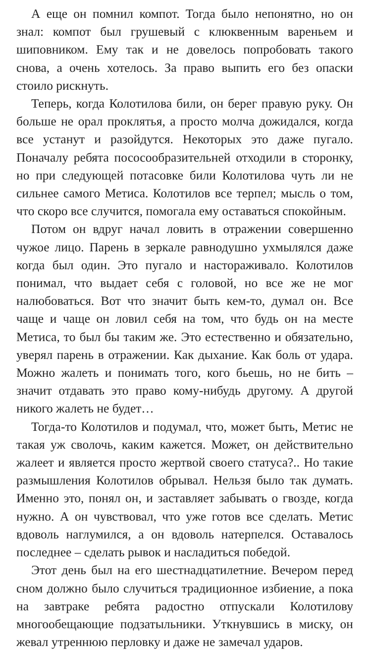А еще он помнил компот. Тогда было непонятно, но он знал: компот был грушевый с клюквенным вареньем и шиповником. Ему так и не довелось попробовать такого снова, а очень хотелось. За право выпить его без опаски стоило рискнуть.
Теперь, когда Колотилова били, он берег правую руку. Он больше не орал проклятья, а просто молча дожидался, когда все устанут и разойдутся. Некоторых это даже пугало. Поначалу ребята пососообразительней отходили в сторонку, но при следующей потасовке били Колотилова чуть ли не сильнее самого Метиса. Колотилов все терпел; мысль о том, что скоро все случится, помогала ему оставаться спокойным.
Потом он вдруг начал ловить в отражении совершенно чужое лицо. Парень в зеркале равнодушно ухмылялся даже когда был один. Это пугало и настораживало. Колотилов понимал, что выдает себя с головой, но все же не мог налюбоваться. Вот что значит быть кем-то, думал он. Все чаще и чаще он ловил себя на том, что будь он на месте Метиса, то был бы таким же. Это естественно и обязательно, уверял парень в отражении. Как дыхание. Как боль от удара. Можно жалеть и понимать того, кого бьешь, но не бить – значит отдавать это право кому-нибудь другому. А другой никого жалеть не будет…
Тогда-то Колотилов и подумал, что, может быть, Метис не такая уж сволочь, каким кажется. Может, он действительно жалеет и является просто жертвой своего статуса?.. Но такие размышления Колотилов обрывал. Нельзя было так думать. Именно это, понял он, и заставляет забывать о гвозде, когда нужно. А он чувствовал, что уже готов все сделать. Метис вдоволь наглумился, а он вдоволь натерпелся. Оставалось последнее – сделать рывок и насладиться победой.
Этот день был на его шестнадцатилетние. Вечером перед сном должно было случиться традиционное избиение, а пока на завтраке ребята радостно отпускали Колотилову многообещающие подзатыльники. Уткнувшись в миску, он жевал утреннюю перловку и даже не замечал ударов.